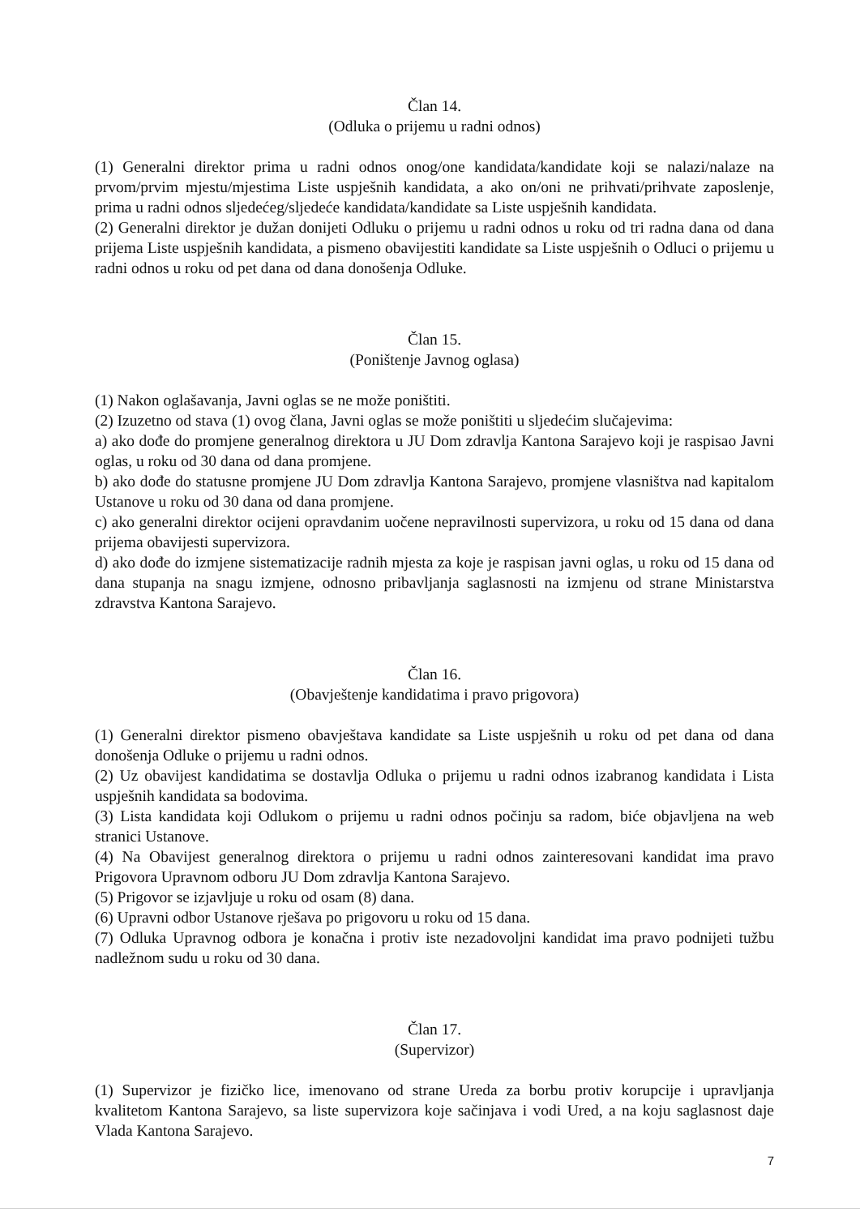Član 14.
(Odluka o prijemu u radni odnos)
(1) Generalni direktor prima u radni odnos onog/one kandidata/kandidate koji se nalazi/nalaze na prvom/prvim mjestu/mjestima Liste uspješnih kandidata, a ako on/oni ne prihvati/prihvate zaposlenje, prima u radni odnos sljedećeg/sljedeće kandidata/kandidate sa Liste uspješnih kandidata.
(2) Generalni direktor je dužan donijeti Odluku o prijemu u radni odnos u roku od tri radna dana od dana prijema Liste uspješnih kandidata, a pismeno obavijestiti kandidate sa Liste uspješnih o Odluci o prijemu u radni odnos u roku od pet dana od dana donošenja Odluke.
Član 15.
(Poništenje Javnog oglasa)
(1) Nakon oglašavanja, Javni oglas se ne može poništiti.
(2) Izuzetno od stava (1) ovog člana, Javni oglas se može poništiti u sljedećim slučajevima:
a) ako dođe do promjene generalnog direktora u JU Dom zdravlja Kantona Sarajevo koji je raspisao Javni oglas, u roku od 30 dana od dana promjene.
b) ako dođe do statusne promjene JU Dom zdravlja Kantona Sarajevo, promjene vlasništva nad kapitalom Ustanove u roku od 30 dana od dana promjene.
c) ako generalni direktor ocijeni opravdanim uočene nepravilnosti supervizora, u roku od 15 dana od dana prijema obavijesti supervizora.
d) ako dođe do izmjene sistematizacije radnih mjesta za koje je raspisan javni oglas, u roku od 15 dana od dana stupanja na snagu izmjene, odnosno pribavljanja saglasnosti na izmjenu od strane Ministarstva zdravstva Kantona Sarajevo.
Član 16.
(Obavještenje kandidatima i pravo prigovora)
(1) Generalni direktor pismeno obavještava kandidate sa Liste uspješnih u roku od pet dana od dana donošenja Odluke o prijemu u radni odnos.
(2) Uz obavijest kandidatima se dostavlja Odluka o prijemu u radni odnos izabranog kandidata i Lista uspješnih kandidata sa bodovima.
(3) Lista kandidata koji Odlukom o prijemu u radni odnos počinju sa radom, biće objavljena na web stranici Ustanove.
(4) Na Obavijest generalnog direktora o prijemu u radni odnos zainteresovani kandidat ima pravo Prigovora Upravnom odboru JU Dom zdravlja Kantona Sarajevo.
(5) Prigovor se izjavljuje u roku od osam (8) dana.
(6) Upravni odbor Ustanove rješava po prigovoru u roku od 15 dana.
(7) Odluka Upravnog odbora je konačna i protiv iste nezadovoljni kandidat ima pravo podnijeti tužbu nadležnom sudu u roku od 30 dana.
Član 17.
(Supervizor)
(1) Supervizor je fizičko lice, imenovano od strane Ureda za borbu protiv korupcije i upravljanja kvalitetom Kantona Sarajevo, sa liste supervizora koje sačinjava i vodi Ured, a na koju saglasnost daje Vlada Kantona Sarajevo.
7